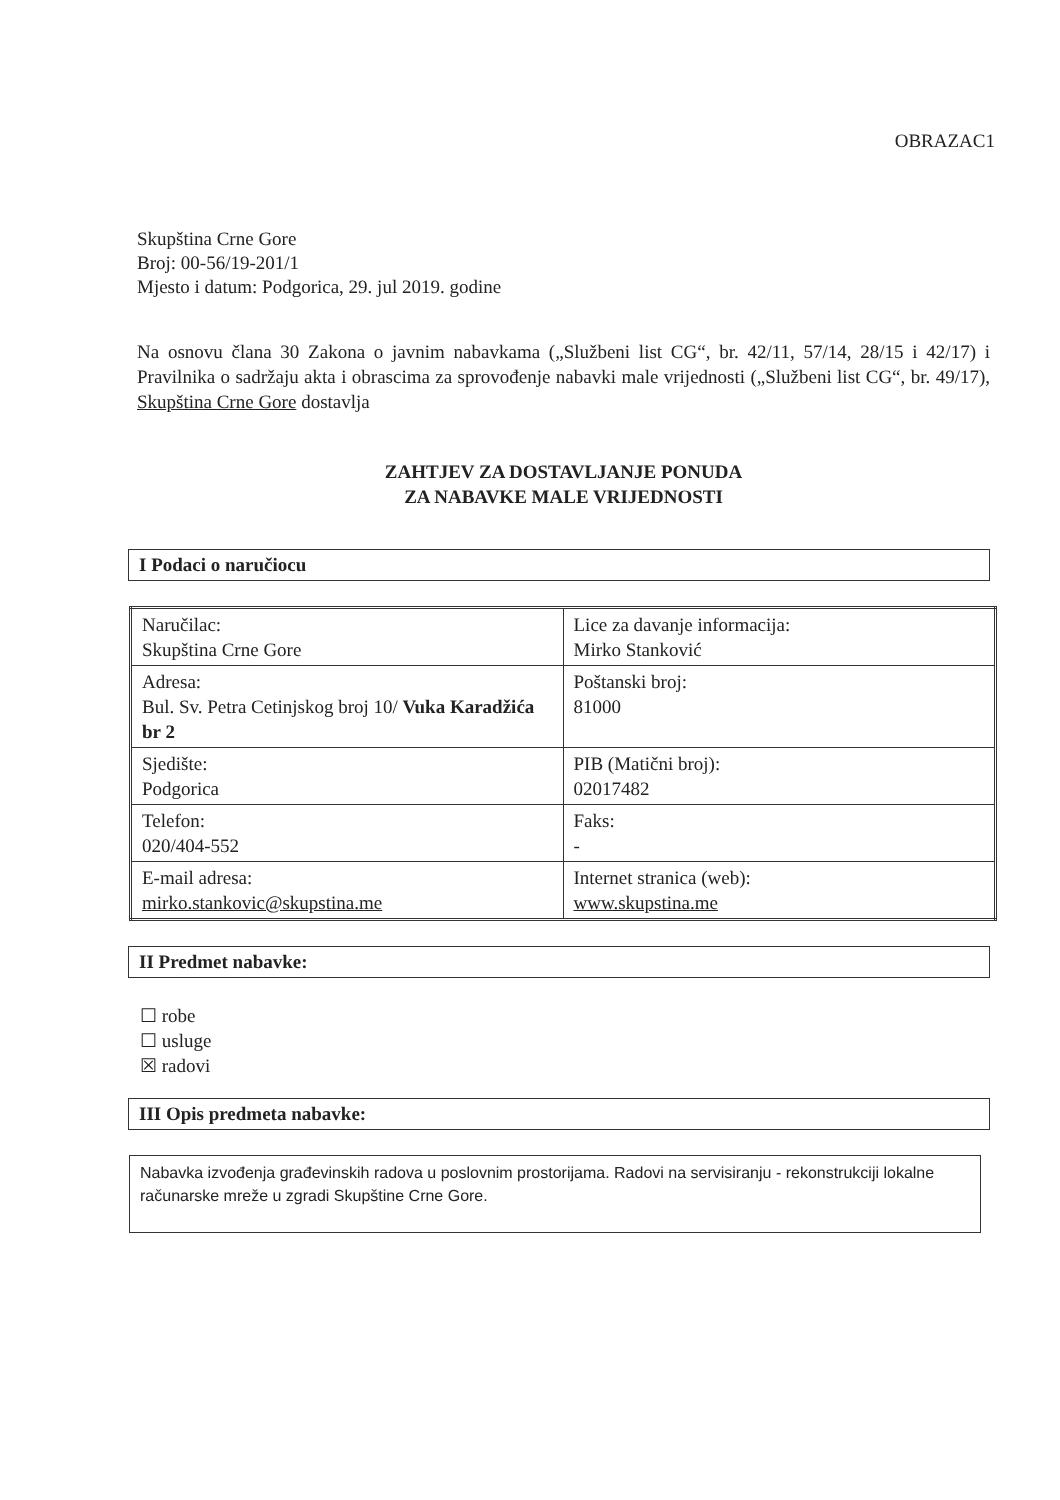OBRAZAC1
Skupština Crne Gore
Broj: 00-56/19-201/1
Mjesto i datum: Podgorica, 29. jul 2019. godine
Na osnovu člana 30 Zakona o javnim nabavkama („Službeni list CG“, br. 42/11, 57/14, 28/15 i 42/17) i Pravilnika o sadržaju akta i obrascima za sprovođenje nabavki male vrijednosti („Službeni list CG“, br. 49/17), Skupština Crne Gore dostavlja
ZAHTJEV ZA DOSTAVLJANJE PONUDA
ZA NABAVKE MALE VRIJEDNOSTI
I Podaci o naručiocu
| Naručilac: Skupština Crne Gore | Lice za davanje informacija: Mirko Stanković |
| Adresa: Bul. Sv. Petra Cetinjskog broj 10/ Vuka Karadžića br 2 | Poštanski broj: 81000 |
| Sjedište: Podgorica | PIB (Matični broj): 02017482 |
| Telefon: 020/404-552 | Faks: - |
| E-mail adresa: mirko.stankovic@skupstina.me | Internet stranica (web): www.skupstina.me |
II Predmet nabavke:
☐ robe
☐ usluge
☒ radovi
III Opis predmeta nabavke:
Nabavka izvođenja građevinskih radova u poslovnim prostorijama. Radovi na servisiranju - rekonstrukciji lokalne računarske mreže u zgradi Skupštine Crne Gore.